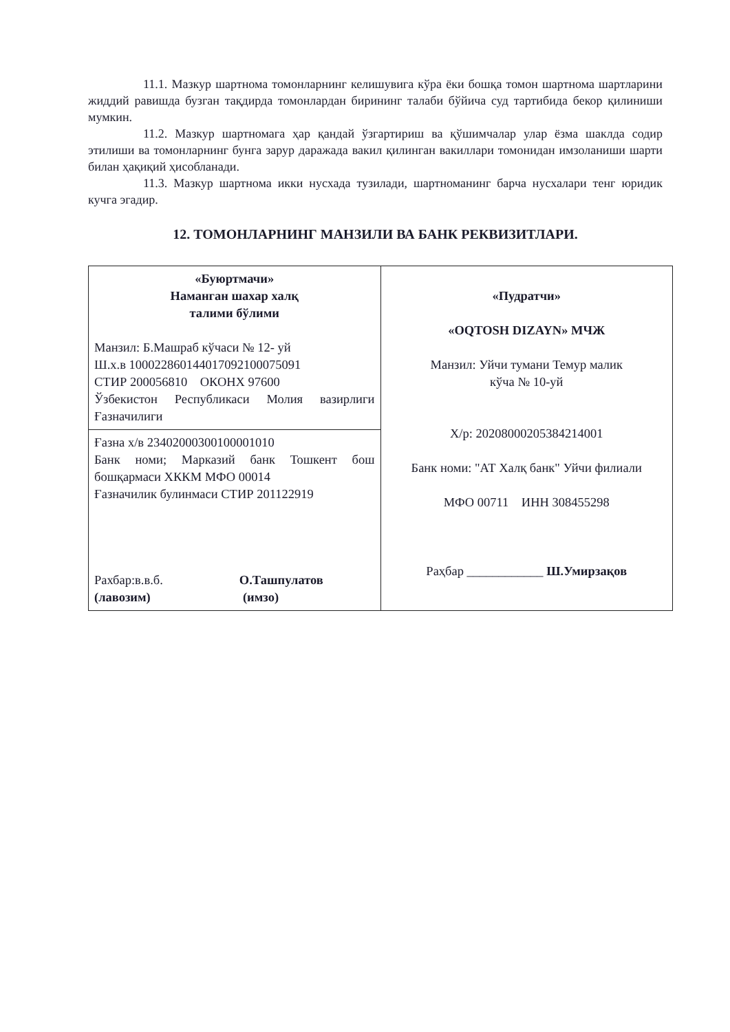11.1. Мазкур шартнома томонларнинг келишувига кўра ёки бошқа томон шартнома шартларини жиддий равишда бузган тақдирда томонлардан бирининг талаби бўйича суд тартибида бекор қилиниши мумкин.
11.2. Мазкур шартномага ҳар қандай ўзгартириш ва қўшимчалар улар ёзма шаклда содир этилиши ва томонларнинг бунга зарур даражада вакил қилинган вакиллари томонидан имзоланиши шарти билан ҳақиқий ҳисобланади.
11.3. Мазкур шартнома икки нусхада тузилади, шартноманинг барча нусхалари тенг юридик кучга эгадир.
12. ТОМОНЛАРНИНГ МАНЗИЛИ ВА БАНК РЕКВИЗИТЛАРИ.
| «Буюртмачи» Наманган шахар халқ талими бўлими Манзил: Б.Машраб кўчаси № 12- уй Ш.х.в 100022860144017092100075091 СТИР 200056810 ОКОНХ 97600 Ўзбекистон Республикаси Молия вазирлиги Ғазначилиги | «Пудратчи» «OQTOSH DIZAYN» МЧЖ Манзил: Уйчи тумани Темур малик кўча № 10-уй Х/р: 20208000205384214001 Банк номи: "АТ Халқ банк" Уйчи филиали МФО 00711 ИНН 308455298 Раҳбар ____________ Ш.Умирзақов |
| Ғазна х/в 23402000300100001010 Банк номи; Марказий банк Тошкент бош бошқармаси ХККМ МФО 00014 Ғазначилик булинмаси СТИР 201122919 Рахбар:в.в.б. О.Ташпулатов (лавозим) (имзо) | |